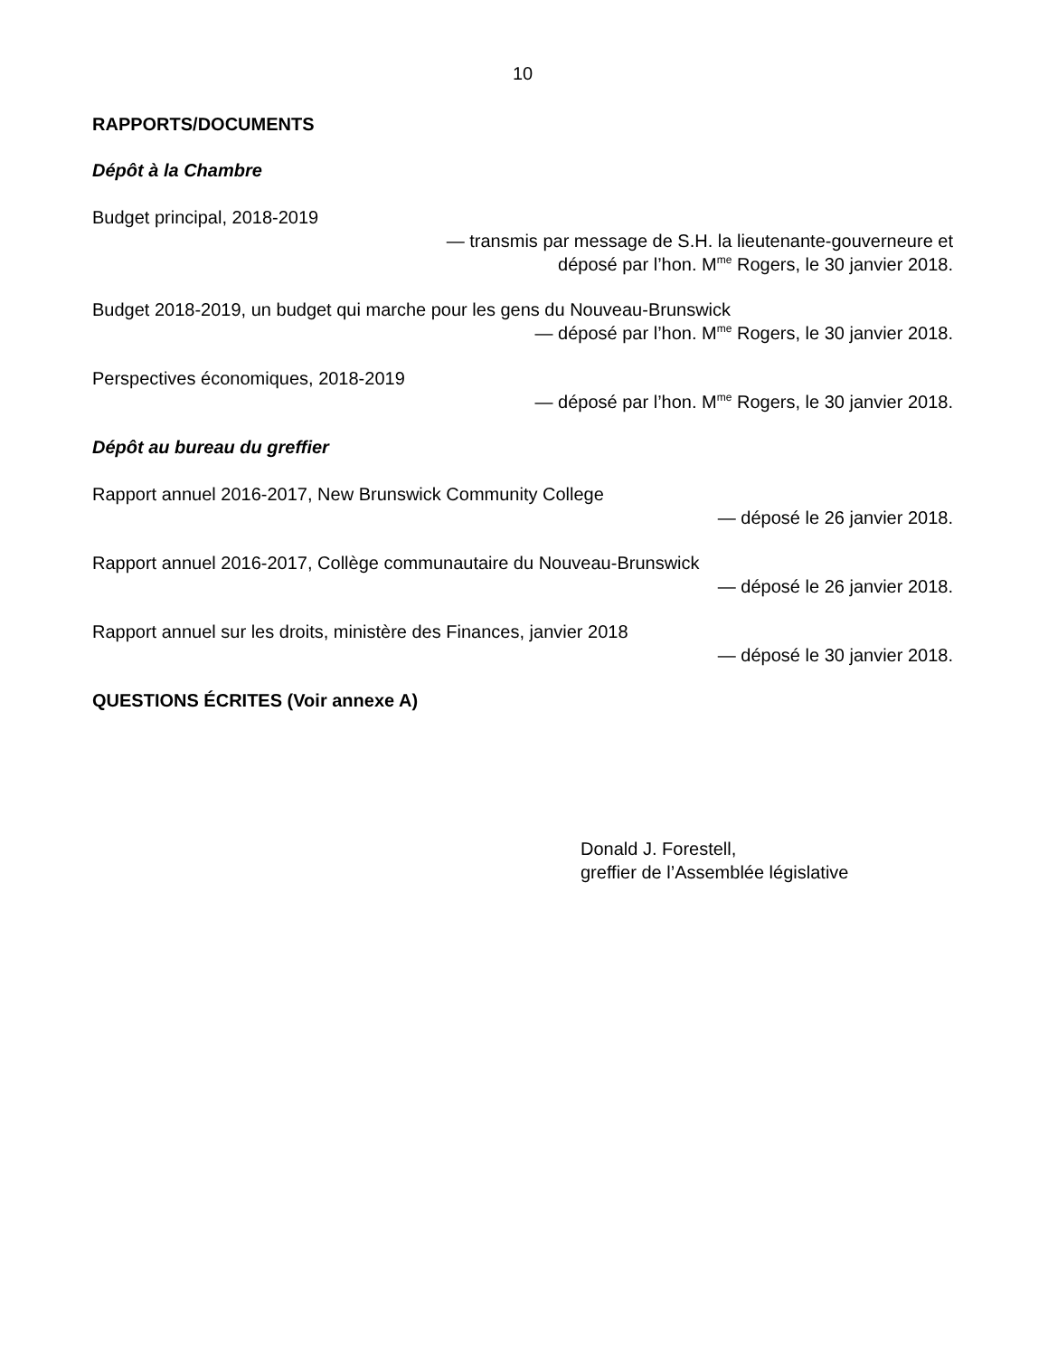10
RAPPORTS/DOCUMENTS
Dépôt à la Chambre
Budget principal, 2018-2019
— transmis par message de S.H. la lieutenante-gouverneure et
déposé par l’hon. M<sup>me</sup> Rogers, le 30 janvier 2018.
Budget 2018-2019, un budget qui marche pour les gens du Nouveau-Brunswick
— déposé par l’hon. M<sup>me</sup> Rogers, le 30 janvier 2018.
Perspectives économiques, 2018-2019
— déposé par l’hon. M<sup>me</sup> Rogers, le 30 janvier 2018.
Dépôt au bureau du greffier
Rapport annuel 2016-2017, New Brunswick Community College
— déposé le 26 janvier 2018.
Rapport annuel 2016-2017, Collège communautaire du Nouveau-Brunswick
— déposé le 26 janvier 2018.
Rapport annuel sur les droits, ministère des Finances, janvier 2018
— déposé le 30 janvier 2018.
QUESTIONS ÉCRITES (Voir annexe A)
Donald J. Forestell,
greffier de l’Assemblée législative